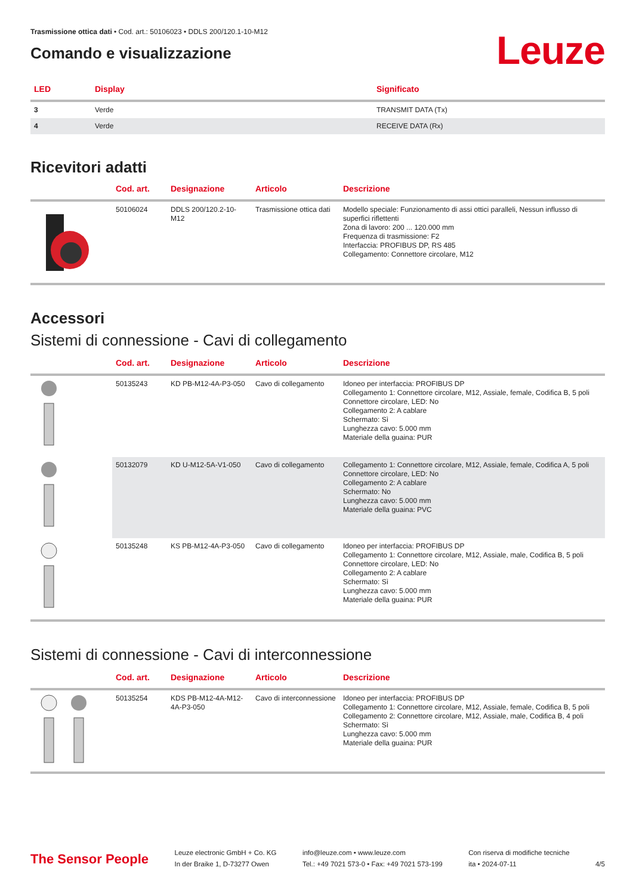Trasmissione ottica dati • Cod. art.: 50106023 • DDLS 200/120.1-10-M12
Comando e visualizzazione
Leuze
| LED | Display | Significato |
| --- | --- | --- |
| 3 | Verde | TRANSMIT DATA (Tx) |
| 4 | Verde | RECEIVE DATA (Rx) |
Ricevitori adatti
| | Cod. art. | Designazione | Articolo | Descrizione |
| --- | --- | --- | --- | --- |
| | 50106024 | DDLS 200/120.2-10-M12 | Trasmissione ottica dati | Modello speciale: Funzionamento di assi ottici paralleli, Nessun influsso di superfici riflettenti Zona di lavoro: 200 ... 120.000 mm Frequenza di trasmissione: F2 Interfaccia: PROFIBUS DP, RS 485 Collegamento: Connettore circolare, M12 |
Accessori
Sistemi di connessione - Cavi di collegamento
| | Cod. art. | Designazione | Articolo | Descrizione |
| --- | --- | --- | --- | --- |
| | 50135243 | KD PB-M12-4A-P3-050 | Cavo di collegamento | Idoneo per interfaccia: PROFIBUS DP Collegamento 1: Connettore circolare, M12, Assiale, female, Codifica B, 5 poli Connettore circolare, LED: No Collegamento 2: A cablare Schermato: Sì Lunghezza cavo: 5.000 mm Materiale della guaina: PUR |
| | 50132079 | KD U-M12-5A-V1-050 | Cavo di collegamento | Collegamento 1: Connettore circolare, M12, Assiale, female, Codifica A, 5 poli Connettore circolare, LED: No Collegamento 2: A cablare Schermato: No Lunghezza cavo: 5.000 mm Materiale della guaina: PVC |
| | 50135248 | KS PB-M12-4A-P3-050 | Cavo di collegamento | Idoneo per interfaccia: PROFIBUS DP Collegamento 1: Connettore circolare, M12, Assiale, male, Codifica B, 5 poli Connettore circolare, LED: No Collegamento 2: A cablare Schermato: Sì Lunghezza cavo: 5.000 mm Materiale della guaina: PUR |
Sistemi di connessione - Cavi di interconnessione
| | Cod. art. | Designazione | Articolo | Descrizione |
| --- | --- | --- | --- | --- |
| | 50135254 | KDS PB-M12-4A-M12-4A-P3-050 | Cavo di interconnessione | Idoneo per interfaccia: PROFIBUS DP Collegamento 1: Connettore circolare, M12, Assiale, female, Codifica B, 5 poli Collegamento 2: Connettore circolare, M12, Assiale, male, Codifica B, 4 poli Schermato: Sì Lunghezza cavo: 5.000 mm Materiale della guaina: PUR |
The Sensor People
Leuze electronic GmbH + Co. KG
In der Braike 1, D-73277 Owen
info@leuze.com • www.leuze.com
Tel.: +49 7021 573-0 • Fax: +49 7021 573-199
Con riserva di modifiche tecniche
ita • 2024-07-11
4/5